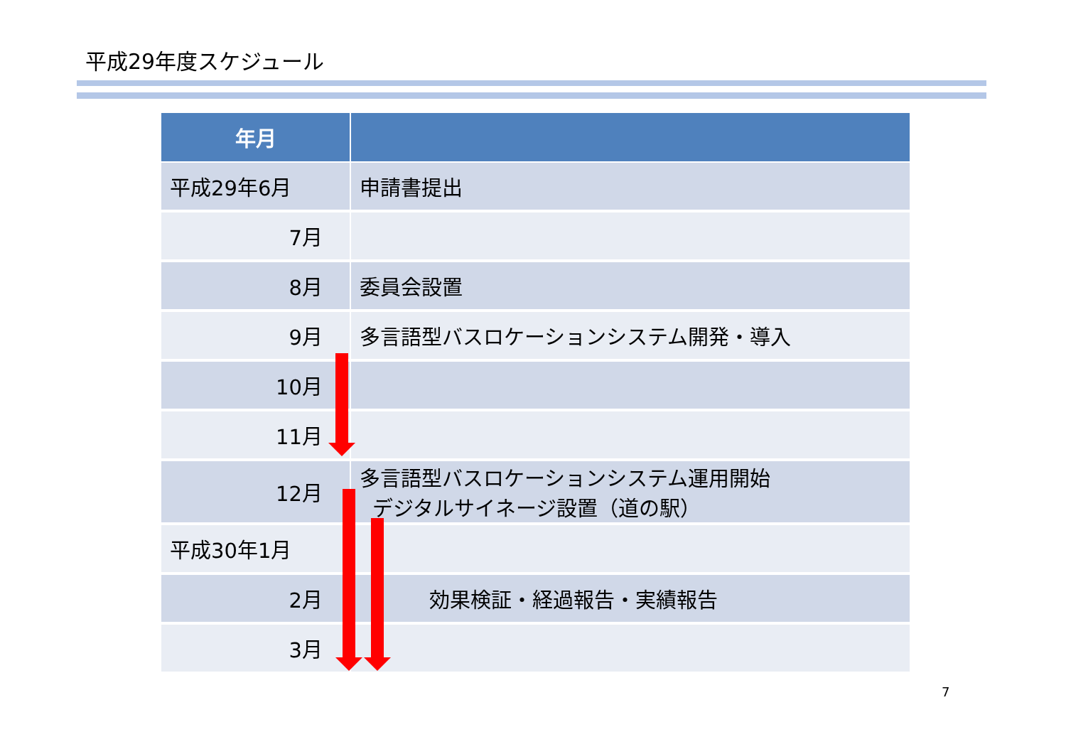平成29年度スケジュール
| 年月 | |
| --- | --- |
| 平成29年6月 | 申請書提出 |
| 7月 | |
| 8月 | 委員会設置 |
| 9月 | 多言語型バスロケーションシステム開発・導入 |
| 10月 | |
| 11月 | |
| 12月 | 多言語型バスロケーションシステム運用開始 デジタルサイネージ設置（道の駅） |
| 平成30年1月 | |
| 2月 | 効果検証・経過報告・実績報告 |
| 3月 | |
7